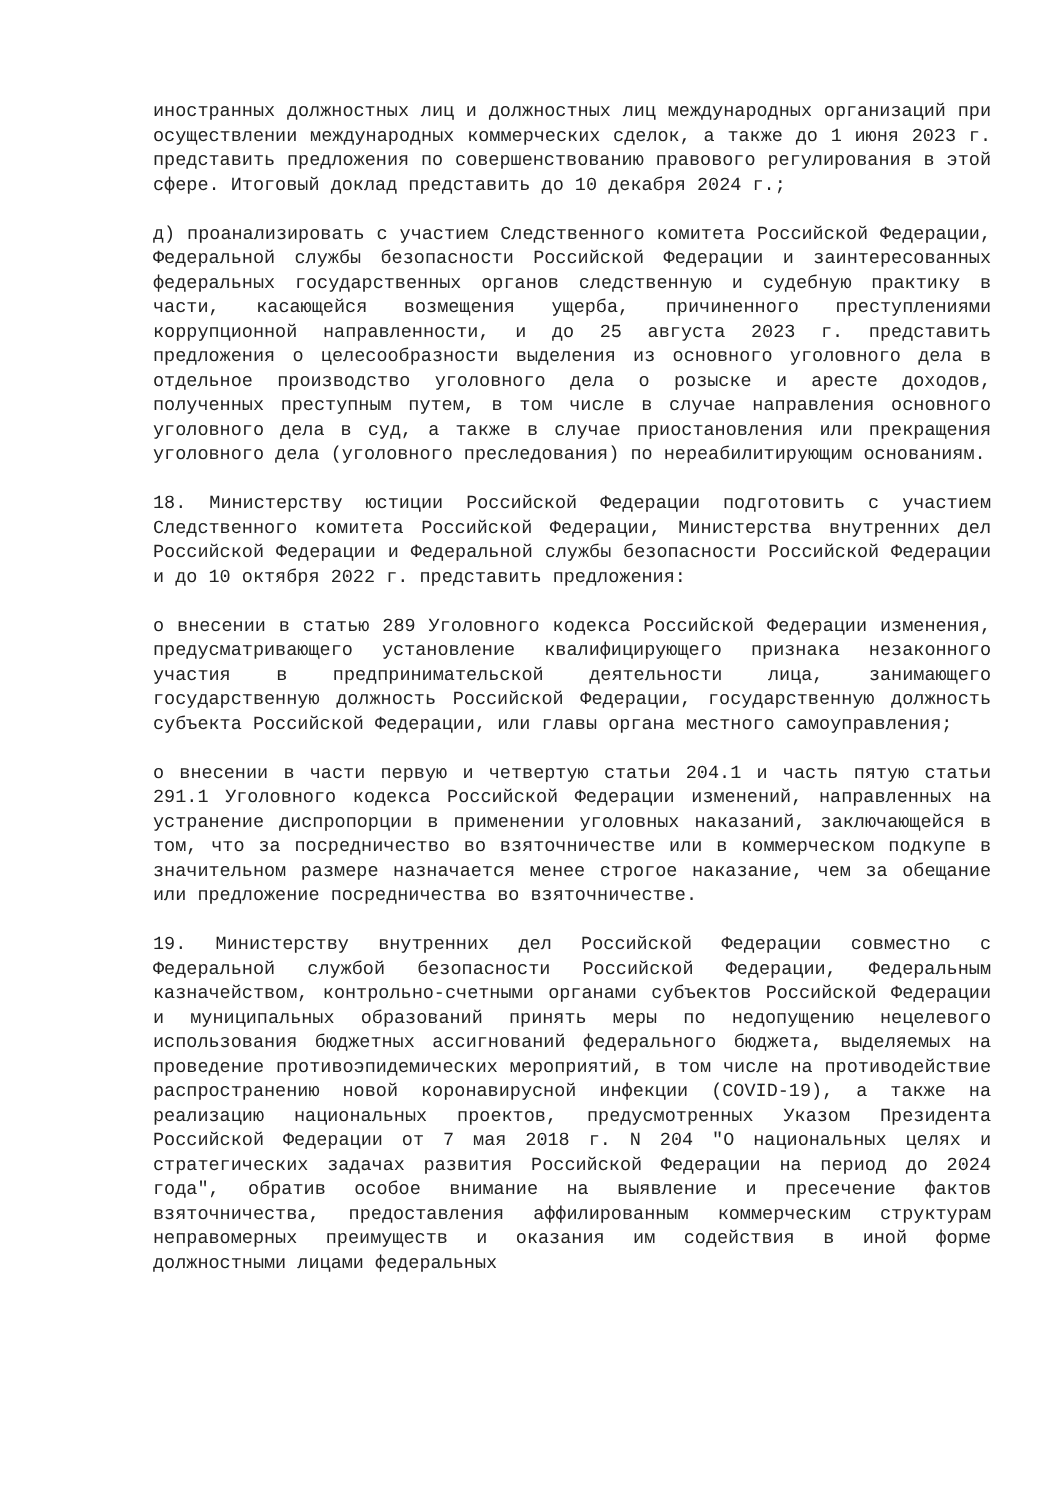иностранных должностных лиц и должностных лиц международных организаций при осуществлении международных коммерческих сделок, а также до 1 июня 2023 г. представить предложения по совершенствованию правового регулирования в этой сфере. Итоговый доклад представить до 10 декабря 2024 г.;
д) проанализировать с участием Следственного комитета Российской Федерации, Федеральной службы безопасности Российской Федерации и заинтересованных федеральных государственных органов следственную и судебную практику в части, касающейся возмещения ущерба, причиненного преступлениями коррупционной направленности, и до 25 августа 2023 г. представить предложения о целесообразности выделения из основного уголовного дела в отдельное производство уголовного дела о розыске и аресте доходов, полученных преступным путем, в том числе в случае направления основного уголовного дела в суд, а также в случае приостановления или прекращения уголовного дела (уголовного преследования) по нереабилитирующим основаниям.
18. Министерству юстиции Российской Федерации подготовить с участием Следственного комитета Российской Федерации, Министерства внутренних дел Российской Федерации и Федеральной службы безопасности Российской Федерации и до 10 октября 2022 г. представить предложения:
о внесении в статью 289 Уголовного кодекса Российской Федерации изменения, предусматривающего установление квалифицирующего признака незаконного участия в предпринимательской деятельности лица, занимающего государственную должность Российской Федерации, государственную должность субъекта Российской Федерации, или главы органа местного самоуправления;
о внесении в части первую и четвертую статьи 204.1 и часть пятую статьи 291.1 Уголовного кодекса Российской Федерации изменений, направленных на устранение диспропорции в применении уголовных наказаний, заключающейся в том, что за посредничество во взяточничестве или в коммерческом подкупе в значительном размере назначается менее строгое наказание, чем за обещание или предложение посредничества во взяточничестве.
19. Министерству внутренних дел Российской Федерации совместно с Федеральной службой безопасности Российской Федерации, Федеральным казначейством, контрольно-счетными органами субъектов Российской Федерации и муниципальных образований принять меры по недопущению нецелевого использования бюджетных ассигнований федерального бюджета, выделяемых на проведение противоэпидемических мероприятий, в том числе на противодействие распространению новой коронавирусной инфекции (COVID-19), а также на реализацию национальных проектов, предусмотренных Указом Президента Российской Федерации от 7 мая 2018 г. N 204 "О национальных целях и стратегических задачах развития Российской Федерации на период до 2024 года", обратив особое внимание на выявление и пресечение фактов взяточничества, предоставления аффилированным коммерческим структурам неправомерных преимуществ и оказания им содействия в иной форме должностными лицами федеральных